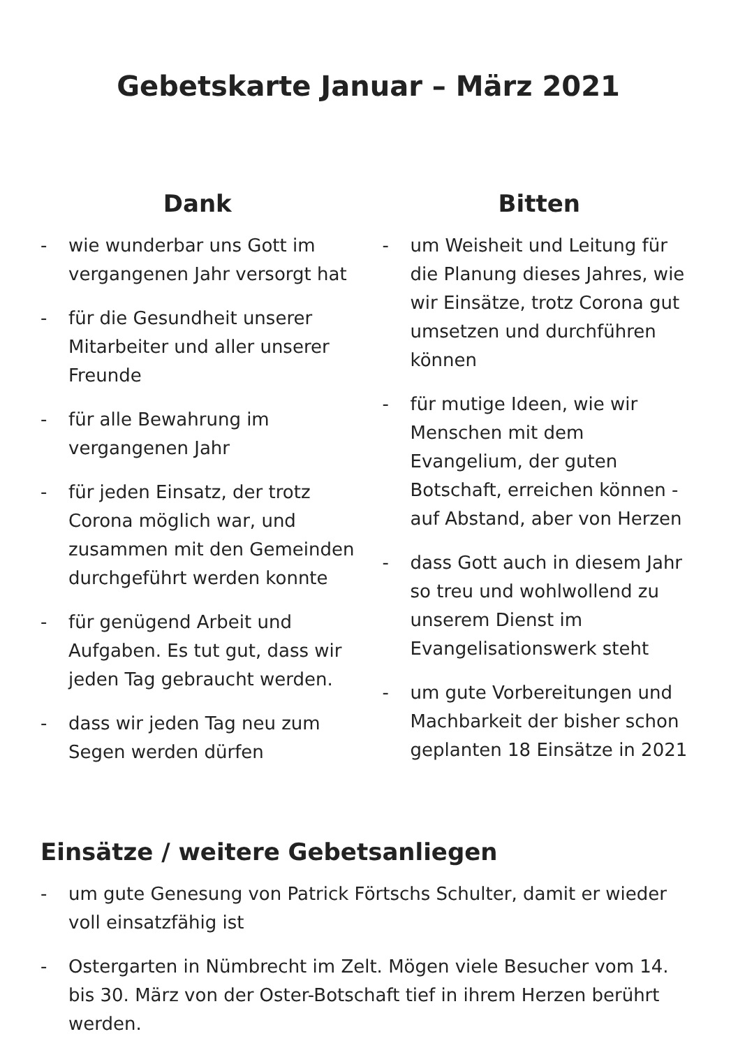Gebetskarte Januar – März 2021
Dank
- wie wunderbar uns Gott im vergangenen Jahr versorgt hat
- für die Gesundheit unserer Mitarbeiter und aller unserer Freunde
- für alle Bewahrung im vergangenen Jahr
- für jeden Einsatz, der trotz Corona möglich war, und zusammen mit den Gemeinden durchgeführt werden konnte
- für genügend Arbeit und Aufgaben. Es tut gut, dass wir jeden Tag gebraucht werden.
- dass wir jeden Tag neu zum Segen werden dürfen
Bitten
- um Weisheit und Leitung für die Planung dieses Jahres, wie wir Einsätze, trotz Corona gut umsetzen und durchführen können
- für mutige Ideen, wie wir Menschen mit dem Evangelium, der guten Botschaft, erreichen können - auf Abstand, aber von Herzen
- dass Gott auch in diesem Jahr so treu und wohlwollend zu unserem Dienst im Evangelisationswerk steht
- um gute Vorbereitungen und Machbarkeit der bisher schon geplanten 18 Einsätze in 2021
Einsätze / weitere Gebetsanliegen
- um gute Genesung von Patrick Förtschs Schulter, damit er wieder voll einsatzfähig ist
- Ostergarten in Nümbrecht im Zelt. Mögen viele Besucher vom 14. bis 30. März von der Oster-Botschaft tief in ihrem Herzen berührt werden.